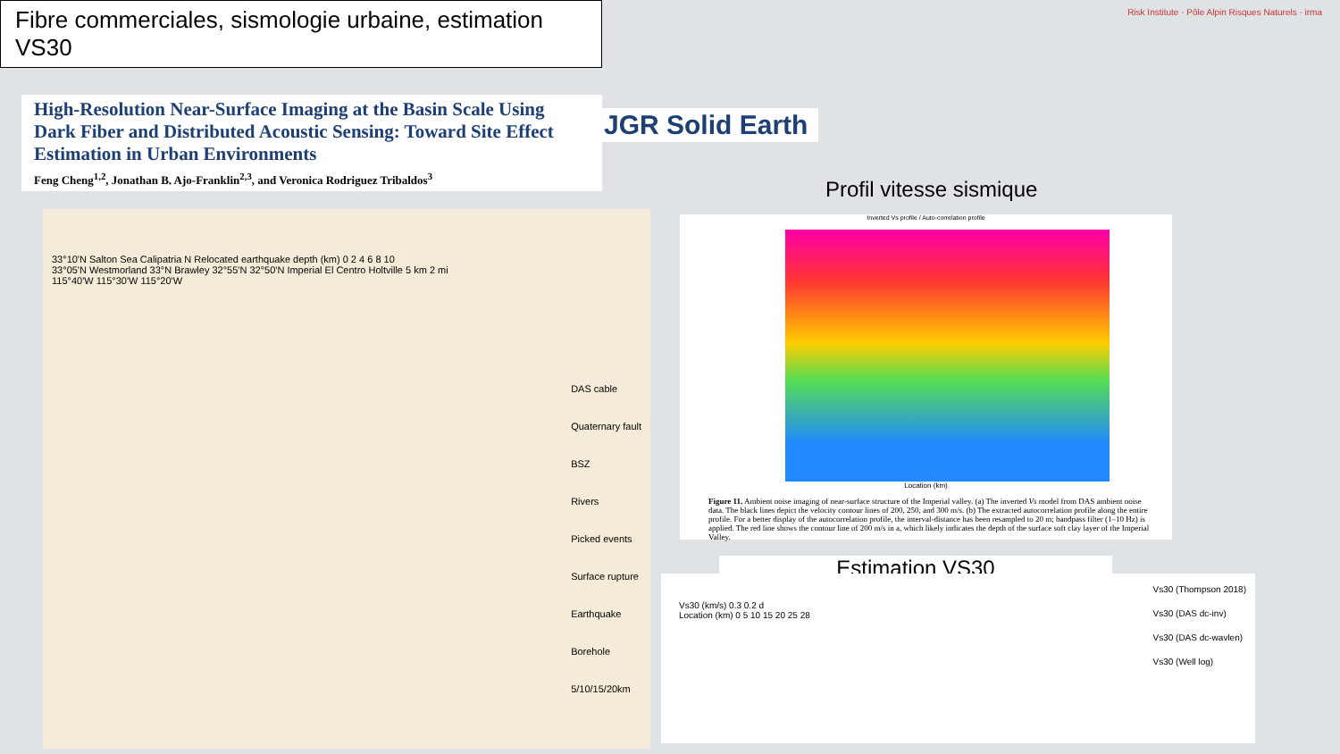Fibre commerciales, sismologie urbaine, estimation VS30
Risk Institute · Pôle Alpin Risques Naturels · irma
High-Resolution Near-Surface Imaging at the Basin Scale Using Dark Fiber and Distributed Acoustic Sensing: Toward Site Effect Estimation in Urban Environments
Feng Cheng<sup>1,2</sup>, Jonathan B. Ajo-Franklin<sup>2,3</sup>, and Veronica Rodriguez Tribaldos<sup>3</sup>
JGR Solid Earth
33°10'N Salton Sea Calipatria N Relocated earthquake depth (km) 0 2 4 6 8 10
33°05'N Westmorland 33°N Brawley 32°55'N 32°50'N Imperial El Centro Holtville 5 km 2 mi
115°40'W 115°30'W 115°20'W
DAS cable
Quaternary fault
BSZ
Rivers
Picked events
Surface rupture
Earthquake
Borehole
5/10/15/20km
Profil vitesse sismique
Inverted Vs profile / Auto-correlation profile
Location (km)
Figure 11. Ambient noise imaging of near-surface structure of the Imperial valley. (a) The inverted Vs model from DAS ambient noise data. The black lines depict the velocity contour lines of 200, 250, and 300 m/s. (b) The extracted autocorrelation profile along the entire profile. For a better display of the autocorrelation profile, the interval-distance has been resampled to 20 m; bandpass filter (1–10 Hz) is applied. The red line shows the contour line of 200 m/s in a, which likely indicates the depth of the surface soft clay layer of the Imperial Valley.
Estimation VS30
Vs30 (km/s) 0.3 0.2 d
Location (km) 0 5 10 15 20 25 28
Vs30 (Thompson 2018)
Vs30 (DAS dc-inv)
Vs30 (DAS dc-wavlen)
Vs30 (Well log)